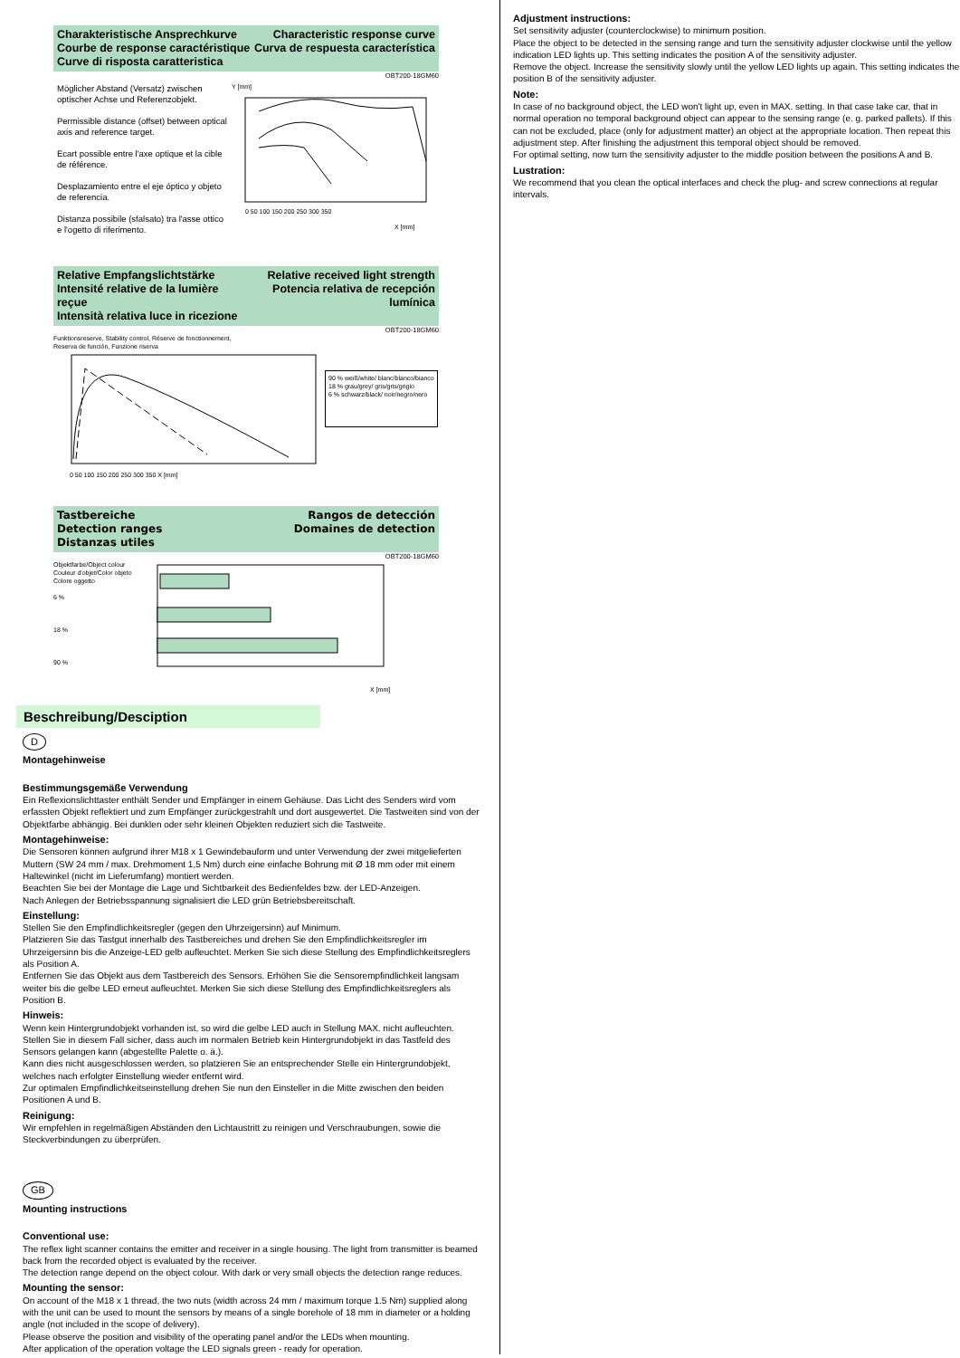Charakteristische Ansprechkurve
Courbe de response caractéristique
Curve di risposta caratteristica
Characteristic response curve
Curva de respuesta característica
OBT200-18GM60
Möglicher Abstand (Versatz) zwischen optischer Achse und Referenzobjekt.
Permissible distance (offset) between optical axis and reference target.
Ecart possible entre l'axe optique et la cible de référence.
Desplazamiento entre el eje óptico y objeto de referencia.
Distanza possibile (sfalsato) tra l'asse ottico e l'ogetto di riferimento.
Y [mm]
0 50 100 150 200 250 300 350
X [mm]
Relative Empfangslichtstärke
Intensité relative de la lumière reçue
Intensità relativa luce in ricezione
Relative received light strength
Potencia relativa de recepción lumínica
OBT200-18GM60
Funktionsreserve, Stability control, Réserve de fonctionnement,
Reserva de función, Funzione riserva
0 50 100 150 200 250 300 350 X [mm]
90 % weiß/white/ blanc/blanco/bianco
18 % grau/grey/ gris/gris/grigio
6 % schwarz/black/ noir/negro/nero
Tastbereiche
Detection ranges
Distanzas utiles
Rangos de detección
Domaines de detection
OBT200-18GM60
Objektfarbe/Object colour
Couleur d'objet/Color objeto
Colore oggetto
6 %
18 %
90 %
X [mm]
Beschreibung/Desciption
D
Montagehinweise
Bestimmungsgemäße Verwendung
Ein Reflexionslichttaster enthält Sender und Empfänger in einem Gehäuse. Das Licht des Senders wird vom erfassten Objekt reflektiert und zum Empfänger zurückgestrahlt und dort ausgewertet. Die Tastweiten sind von der Objektfarbe abhängig. Bei dunklen oder sehr kleinen Objekten reduziert sich die Tastweite.
Montagehinweise:
Die Sensoren können aufgrund ihrer M18 x 1 Gewindebauform und unter Verwendung der zwei mitgelieferten Muttern (SW 24 mm / max. Drehmoment 1,5 Nm) durch eine einfache Bohrung mit Ø 18 mm oder mit einem Haltewinkel (nicht im Lieferumfang) montiert werden.
Beachten Sie bei der Montage die Lage und Sichtbarkeit des Bedienfeldes bzw. der LED-Anzeigen.
Nach Anlegen der Betriebsspannung signalisiert die LED grün Betriebsbereitschaft.
Einstellung:
Stellen Sie den Empfindlichkeitsregler (gegen den Uhrzeigersinn) auf Minimum.
Platzieren Sie das Tastgut innerhalb des Tastbereiches und drehen Sie den Empfindlichkeitsregler im Uhrzeigersinn bis die Anzeige-LED gelb aufleuchtet. Merken Sie sich diese Stellung des Empfindlichkeitsreglers als Position A.
Entfernen Sie das Objekt aus dem Tastbereich des Sensors. Erhöhen Sie die Sensorempfindlichkeit langsam weiter bis die gelbe LED erneut aufleuchtet. Merken Sie sich diese Stellung des Empfindlichkeitsreglers als Position B.
Hinweis:
Wenn kein Hintergrundobjekt vorhanden ist, so wird die gelbe LED auch in Stellung MAX. nicht aufleuchten. Stellen Sie in diesem Fall sicher, dass auch im normalen Betrieb kein Hintergrundobjekt in das Tastfeld des Sensors gelangen kann (abgestellte Palette o. ä.).
Kann dies nicht ausgeschlossen werden, so platzieren Sie an entsprechender Stelle ein Hintergrundobjekt, welches nach erfolgter Einstellung wieder entfernt wird.
Zur optimalen Empfindlichkeitseinstellung drehen Sie nun den Einsteller in die Mitte zwischen den beiden Positionen A und B.
Reinigung:
Wir empfehlen in regelmäßigen Abständen den Lichtaustritt zu reinigen und Verschraubungen, sowie die Steckverbindungen zu überprüfen.
GB
Mounting instructions
Conventional use:
The reflex light scanner contains the emitter and receiver in a single housing. The light from transmitter is beamed back from the recorded object is evaluated by the receiver.
The detection range depend on the object colour. With dark or very small objects the detection range reduces.
Mounting the sensor:
On account of the M18 x 1 thread, the two nuts (width across 24 mm / maximum torque 1.5 Nm) supplied along with the unit can be used to mount the sensors by means of a single borehole of 18 mm in diameter or a holding angle (not included in the scope of delivery).
Please observe the position and visibility of the operating panel and/or the LEDs when mounting.
After application of the operation voltage the LED signals green - ready for operation.
Adjustment instructions:
Set sensitivity adjuster (counterclockwise) to minimum position.
Place the object to be detected in the sensing range and turn the sensitivity adjuster clockwise until the yellow indication LED lights up. This setting indicates the position A of the sensitivity adjuster.
Remove the object. Increase the sensitivity slowly until the yellow LED lights up again. This setting indicates the position B of the sensitivity adjuster.
Note:
In case of no background object, the LED won't light up, even in MAX. setting. In that case take car, that in normal operation no temporal background object can appear to the sensing range (e. g. parked pallets). If this can not be excluded, place (only for adjustment matter) an object at the appropriate location. Then repeat this adjustment step. After finishing the adjustment this temporal object should be removed.
For optimal setting, now turn the sensitivity adjuster to the middle position between the positions A and B.
Lustration:
We recommend that you clean the optical interfaces and check the plug- and screw connections at regular intervals.